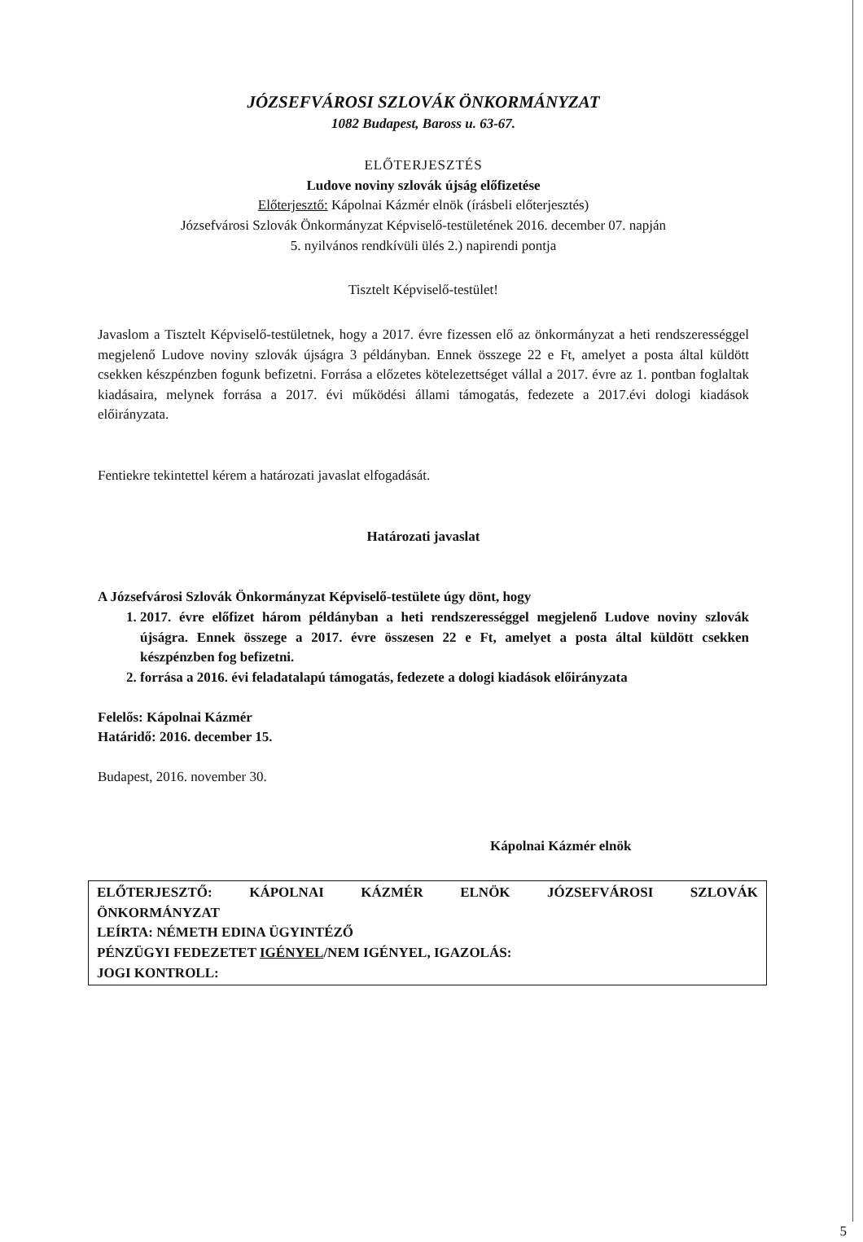JÓZSEFVÁROSI SZLOVÁK ÖNKORMÁNYZAT
1082 Budapest, Baross u. 63-67.
ELŐTERJESZTÉS
Ludove noviny szlovák újság előfizetése
Előterjesztő: Kápolnai Kázmér elnök (írásbeli előterjesztés)
Józsefvárosi Szlovák Önkormányzat Képviselő-testületének 2016. december 07. napján
5. nyilvános rendkívüli ülés 2.) napirendi pontja
Tisztelt Képviselő-testület!
Javaslom a Tisztelt Képviselő-testületnek, hogy a 2017. évre fizessen elő az önkormányzat a heti rendszerességgel megjelenő Ludove noviny szlovák újságra 3 példányban. Ennek összege 22 e Ft, amelyet a posta által küldött csekken készpénzben fogunk befizetni. Forrása a előzetes kötelezettséget vállal a 2017. évre az 1. pontban foglaltak kiadásaira, melynek forrása a 2017. évi működési állami támogatás, fedezete a 2017.évi dologi kiadások előirányzata.
Fentiekre tekintettel kérem a határozati javaslat elfogadását.
Határozati javaslat
A Józsefvárosi Szlovák Önkormányzat Képviselő-testülete úgy dönt, hogy
1. 2017. évre előfizet három példányban a heti rendszerességgel megjelenő Ludove noviny szlovák újságra. Ennek összege a 2017. évre összesen 22 e Ft, amelyet a posta által küldött csekken készpénzben fog befizetni.
2. forrása a 2016. évi feladatalapú támogatás, fedezete a dologi kiadások előirányzata
Felelős: Kápolnai Kázmér
Határidő: 2016. december 15.
Budapest, 2016. november 30.
Kápolnai Kázmér elnök
ELŐTERJESZTŐ: KÁPOLNAI KÁZMÉR ELNÖK JÓZSEFVÁROSI SZLOVÁK
ÖNKORMÁNYZAT
LEÍRTA: NÉMETH EDINA ÜGYINTÉZŐ
PÉNZÜGYI FEDEZETET IGÉNYEL/NEM IGÉNYEL, IGAZOLÁS:
JOGI KONTROLL:
5